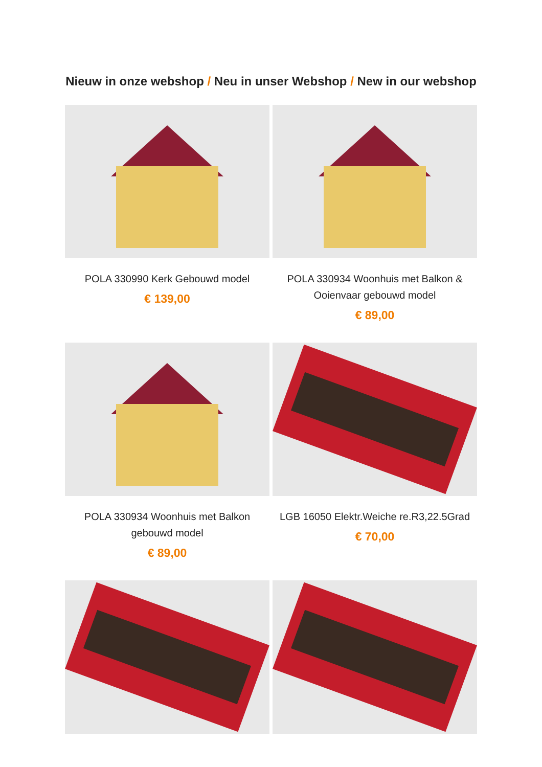Nieuw in onze webshop / Neu in unser Webshop / New in our webshop
POLA 330990 Kerk Gebouwd model
€ 139,00
POLA 330934 Woonhuis met Balkon & Ooienvaar gebouwd model
€ 89,00
POLA 330934 Woonhuis met Balkon gebouwd model
€ 89,00
LGB 16050 Elektr.Weiche re.R3,22.5Grad
€ 70,00